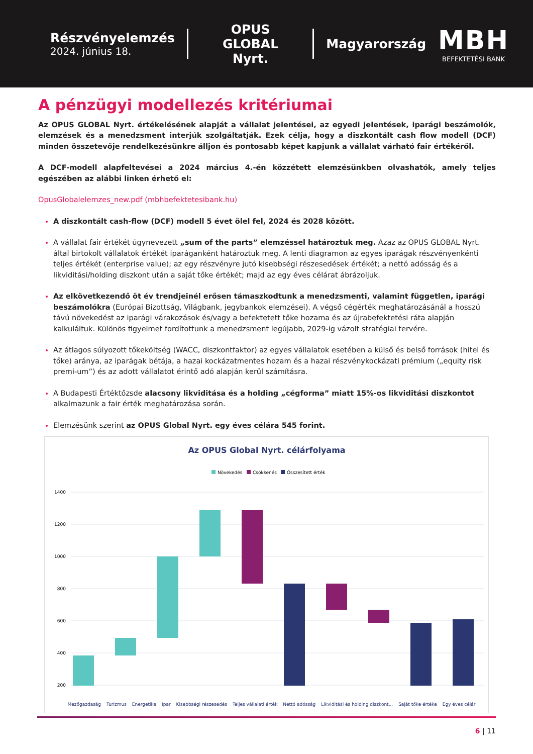Részvényelemzés
2024. június 18.
OPUS GLOBAL
Nyrt.
Magyarország
MBH
BEFEKTETÉSI BANK
A pénzügyi modellezés kritériumai
Az OPUS GLOBAL Nyrt. értékelésének alapját a vállalat jelentései, az egyedi jelentések, iparági beszámolók, elemzések és a menedzsment interjúk szolgáltatják. Ezek célja, hogy a diszkontált cash flow modell (DCF) minden összetevője rendelkezésünkre álljon és pontosabb képet kapjunk a vállalat várható fair értékéről.
A DCF-modell alapfeltevései a 2024 március 4.-én közzétett elemzésünkben olvashatók, amely teljes egészében az alábbi linken érhető el:
OpusGlobalelemzes_new.pdf (mbhbefektetesibank.hu)
A diszkontált cash-flow (DCF) modell 5 évet ölel fel, 2024 és 2028 között.
A vállalat fair értékét úgynevezett „sum of the parts” elemzéssel határoztuk meg. Azaz az OPUS GLOBAL Nyrt. által birtokolt vállalatok értékét iparáganként határoztuk meg. A lenti diagramon az egyes iparágak részvényenkénti teljes értékét (enterprise value); az egy részvényre jutó kisebbségi részesedések értékét; a nettó adósság és a likviditási/holding diszkont után a saját tőke értékét; majd az egy éves célárat ábrázoljuk.
Az elkövetkezendő öt év trendjeinél erősen támaszkodtunk a menedzsmenti, valamint független, iparági beszámolókra (Európai Bizottság, Világbank, jegybankok elemzései). A végső cégérték meghatározásánál a hosszú távú növekedést az iparági várakozások és/vagy a befektetett tőke hozama és az újrabefektetési ráta alapján kalkuláltuk. Különös figyelmet fordítottunk a menedzsment legújabb, 2029-ig vázolt stratégiai tervére.
Az átlagos súlyozott tőkeköltség (WACC, diszkontfaktor) az egyes vállalatok esetében a külső és belső források (hitel és tőke) aránya, az iparágak bétája, a hazai kockázatmentes hozam és a hazai részvénykockázati prémium („equity risk premi-um”) és az adott vállalatot érintő adó alapján kerül számításra.
A Budapesti Értéktőzsde alacsony likviditása és a holding „cégforma” miatt 15%-os likviditási diszkontot alkalmazunk a fair érték meghatározása során.
Elemzésünk szerint az OPUS Global Nyrt. egy éves célára 545 forint.
Az OPUS Global Nyrt. célárfolyama
Növekedés
Csökkenés
Összesített érték
1400
1200
1000
800
600
400
200
Mezőgazdaság Turizmus Energetika Ipar Kisebbségi részesedés Teljes vállalati érték Nettó adósság Likviditási és holding diszkont... Saját tőke értéke Egy éves célár
6 | 11